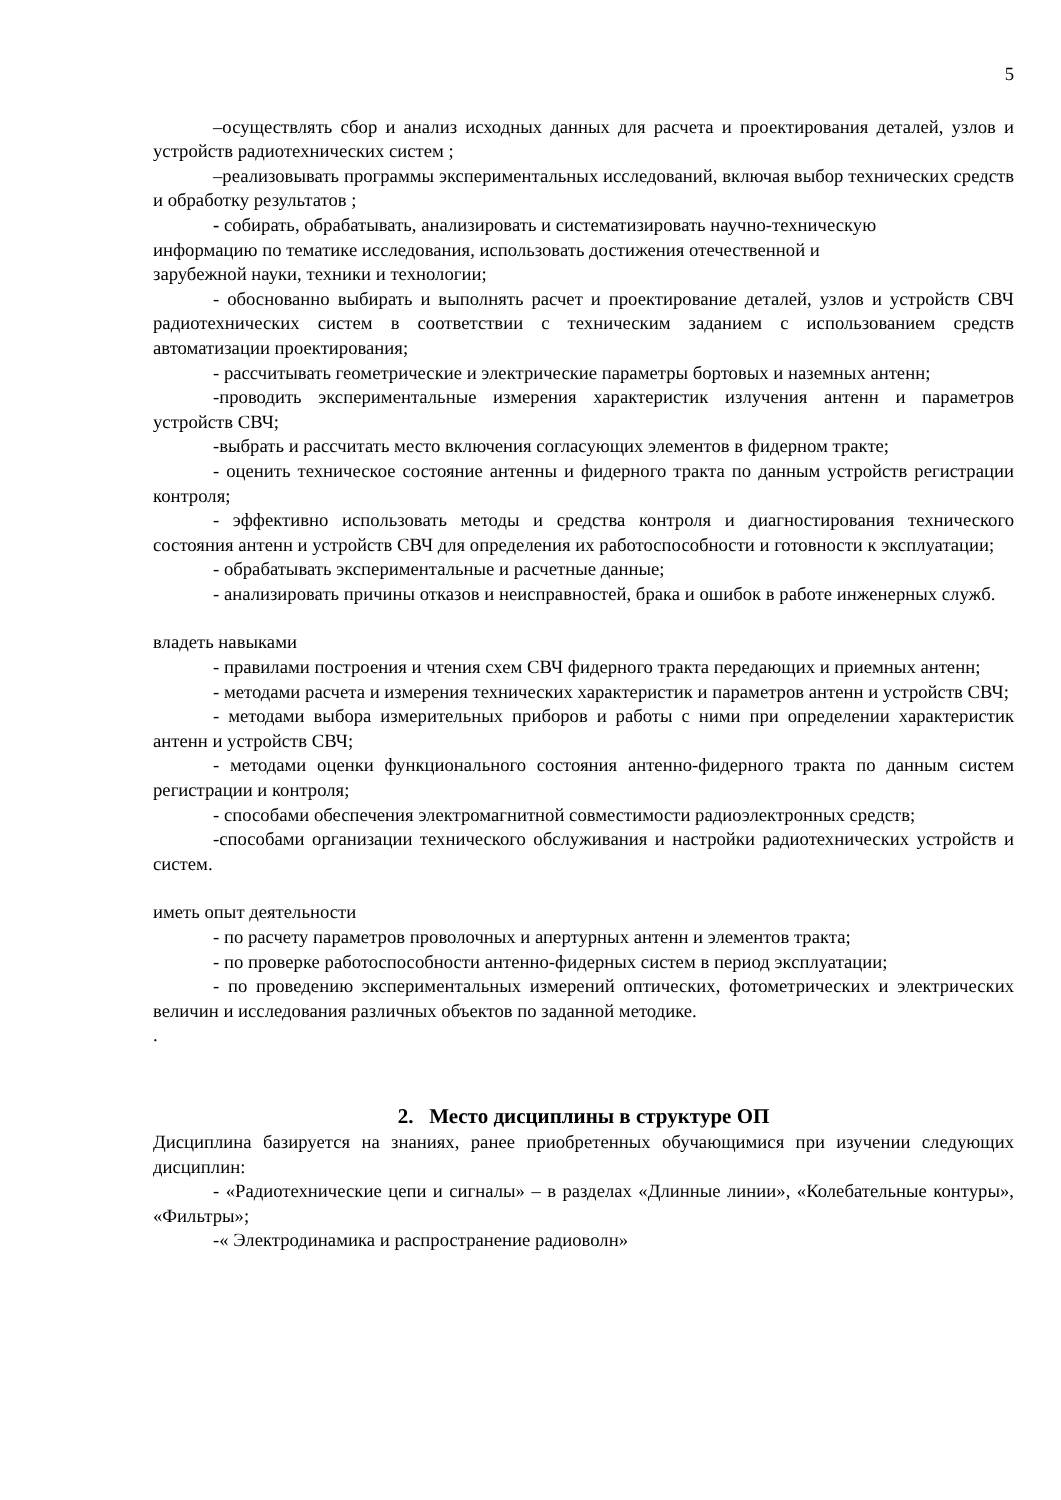5
–осуществлять сбор и анализ исходных данных для расчета и проектирования деталей, узлов и устройств радиотехнических систем ;
–реализовывать программы экспериментальных исследований, включая выбор технических средств и обработку результатов ;
- собирать, обрабатывать, анализировать и систематизировать научно-техническую
информацию по тематике исследования, использовать достижения отечественной и
зарубежной науки, техники и технологии;
- обоснованно выбирать и выполнять расчет и проектирование деталей, узлов и устройств СВЧ радиотехнических систем в соответствии с техническим заданием с использованием средств автоматизации проектирования;
- рассчитывать геометрические и электрические параметры бортовых и наземных антенн;
-проводить экспериментальные измерения характеристик излучения антенн и параметров устройств СВЧ;
-выбрать и рассчитать место включения согласующих элементов в фидерном тракте;
- оценить техническое состояние антенны и фидерного тракта по данным устройств регистрации контроля;
- эффективно использовать методы и средства контроля и диагностирования технического состояния антенн и устройств СВЧ для определения их работоспособности и готовности к эксплуатации;
- обрабатывать экспериментальные и расчетные данные;
- анализировать причины отказов и неисправностей, брака и ошибок в работе инженерных служб.
владеть навыками
- правилами построения и чтения схем СВЧ фидерного тракта передающих и приемных антенн;
- методами расчета и измерения технических характеристик и параметров антенн и устройств СВЧ;
- методами выбора измерительных приборов и работы с ними при определении характеристик антенн и устройств СВЧ;
- методами оценки функционального состояния антенно-фидерного тракта по данным систем регистрации и контроля;
- способами обеспечения электромагнитной совместимости радиоэлектронных средств;
-способами организации технического обслуживания и настройки радиотехнических устройств и систем.
иметь опыт деятельности
- по расчету параметров проволочных и апертурных антенн и элементов тракта;
- по проверке работоспособности антенно-фидерных систем в период эксплуатации;
- по проведению экспериментальных измерений оптических, фотометрических и электрических величин и исследования различных объектов по заданной методике.
.
2. Место дисциплины в структуре ОП
Дисциплина базируется на знаниях, ранее приобретенных обучающимися при изучении следующих дисциплин:
- «Радиотехнические цепи и сигналы» – в разделах «Длинные линии», «Колебательные контуры», «Фильтры»;
-« Электродинамика и распространение радиоволн»